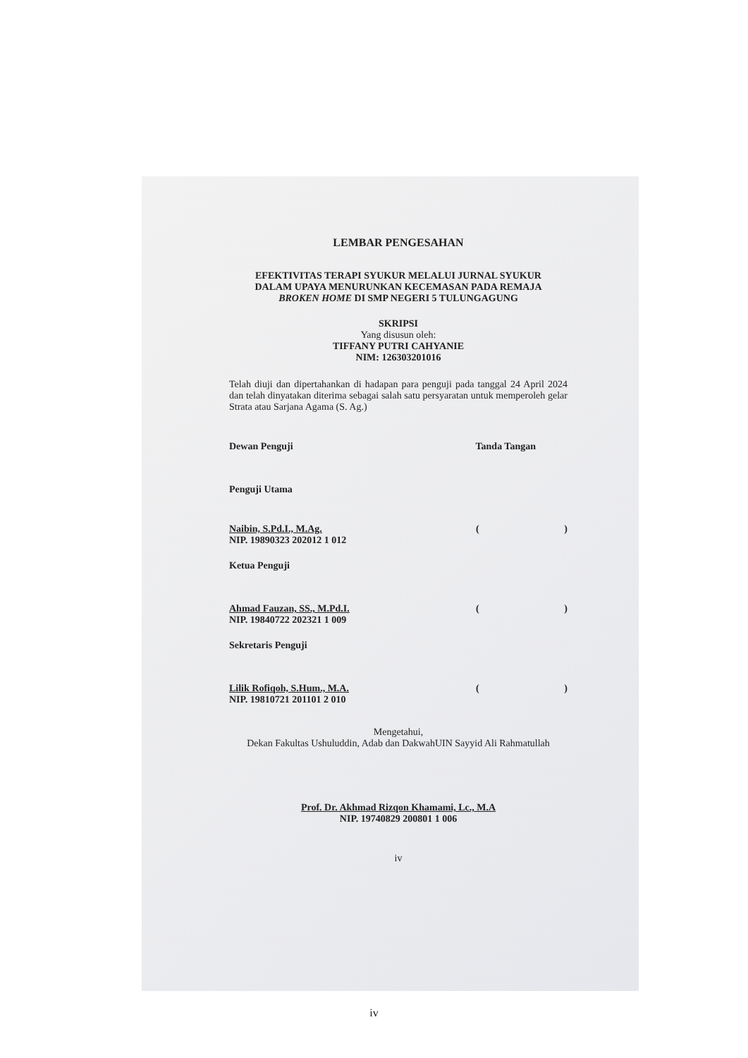LEMBAR PENGESAHAN
EFEKTIVITAS TERAPI SYUKUR MELALUI JURNAL SYUKUR
DALAM UPAYA MENURUNKAN KECEMASAN PADA REMAJA
BROKEN HOME DI SMP NEGERI 5 TULUNGAGUNG
SKRIPSI
Yang disusun oleh:
TIFFANY PUTRI CAHYANIE
NIM: 126303201016
Telah diuji dan dipertahankan di hadapan para penguji pada tanggal 24 April 2024 dan telah dinyatakan diterima sebagai salah satu persyaratan untuk memperoleh gelar Strata atau Sarjana Agama (S. Ag.)
Dewan Penguji Tanda Tangan
Penguji Utama
Naibin, S.Pd.I., M.Ag.
NIP. 19890323 202012 1 012 ()
Ketua Penguji
Ahmad Fauzan, SS., M.Pd.I.
NIP. 19840722 202321 1 009 ()
Sekretaris Penguji
Lilik Rofiqoh, S.Hum., M.A.
NIP. 19810721 201101 2 010 ()
Mengetahui,
Dekan Fakultas Ushuluddin, Adab dan DakwahUIN Sayyid Ali Rahmatullah
Prof. Dr. Akhmad Rizqon Khamami, Lc., M.A
NIP. 19740829 200801 1 006
iv
iv